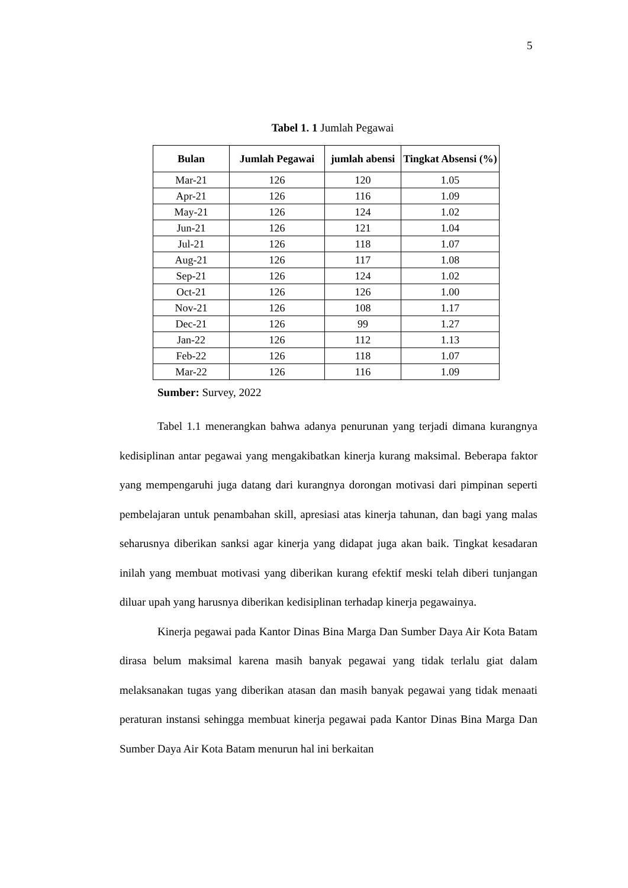5
Tabel 1. 1 Jumlah Pegawai
| Bulan | Jumlah Pegawai | jumlah abensi | Tingkat Absensi (%) |
| --- | --- | --- | --- |
| Mar-21 | 126 | 120 | 1.05 |
| Apr-21 | 126 | 116 | 1.09 |
| May-21 | 126 | 124 | 1.02 |
| Jun-21 | 126 | 121 | 1.04 |
| Jul-21 | 126 | 118 | 1.07 |
| Aug-21 | 126 | 117 | 1.08 |
| Sep-21 | 126 | 124 | 1.02 |
| Oct-21 | 126 | 126 | 1.00 |
| Nov-21 | 126 | 108 | 1.17 |
| Dec-21 | 126 | 99 | 1.27 |
| Jan-22 | 126 | 112 | 1.13 |
| Feb-22 | 126 | 118 | 1.07 |
| Mar-22 | 126 | 116 | 1.09 |
Sumber: Survey, 2022
Tabel 1.1 menerangkan bahwa adanya penurunan yang terjadi dimana kurangnya kedisiplinan antar pegawai yang mengakibatkan kinerja kurang maksimal. Beberapa faktor yang mempengaruhi juga datang dari kurangnya dorongan motivasi dari pimpinan seperti pembelajaran untuk penambahan skill, apresiasi atas kinerja tahunan, dan bagi yang malas seharusnya diberikan sanksi agar kinerja yang didapat juga akan baik. Tingkat kesadaran inilah yang membuat motivasi yang diberikan kurang efektif meski telah diberi tunjangan diluar upah yang harusnya diberikan kedisiplinan terhadap kinerja pegawainya.
Kinerja pegawai pada Kantor Dinas Bina Marga Dan Sumber Daya Air Kota Batam dirasa belum maksimal karena masih banyak pegawai yang tidak terlalu giat dalam melaksanakan tugas yang diberikan atasan dan masih banyak pegawai yang tidak menaati peraturan instansi sehingga membuat kinerja pegawai pada Kantor Dinas Bina Marga Dan Sumber Daya Air Kota Batam menurun hal ini berkaitan